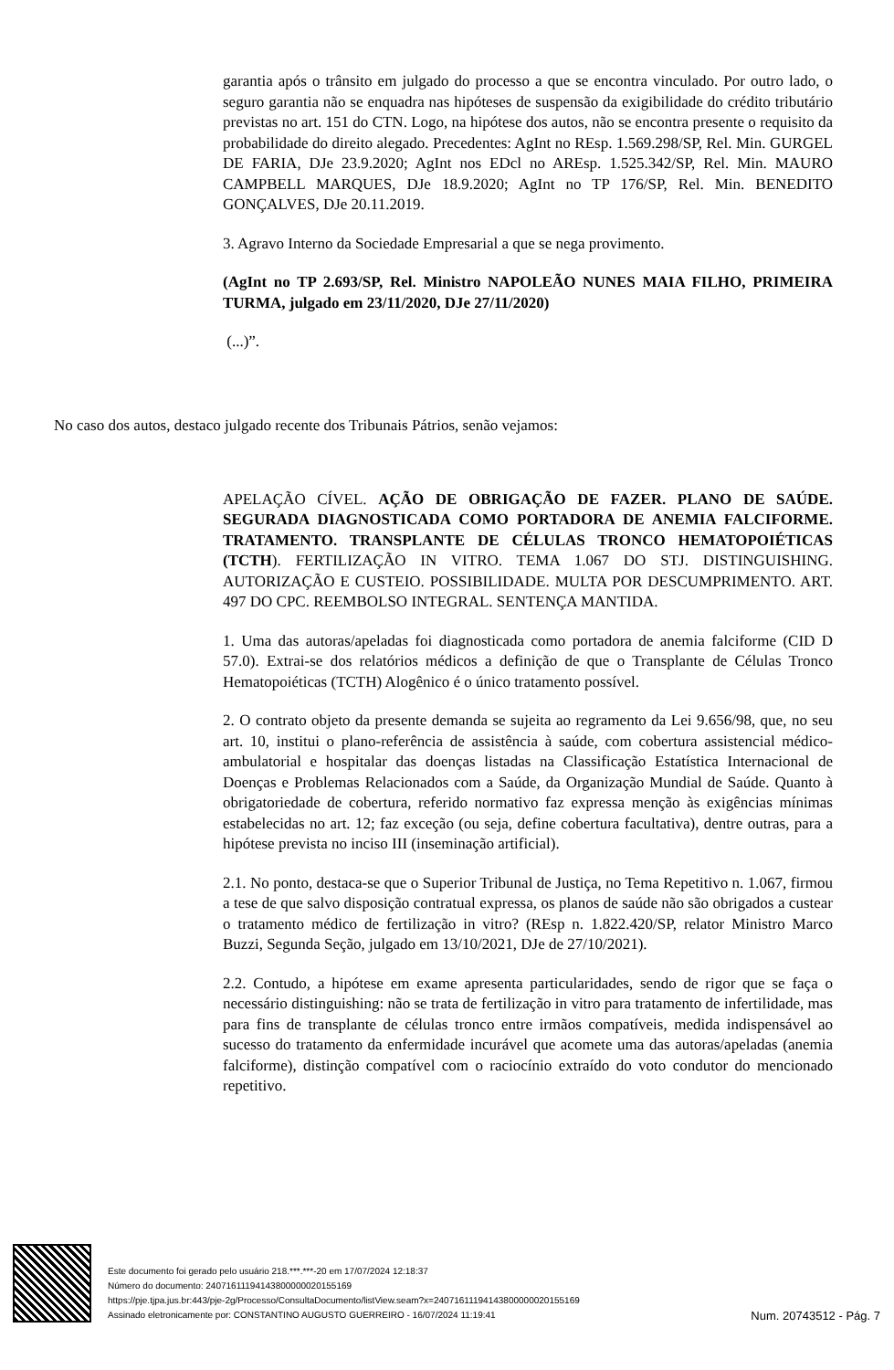garantia após o trânsito em julgado do processo a que se encontra vinculado. Por outro lado, o seguro garantia não se enquadra nas hipóteses de suspensão da exigibilidade do crédito tributário previstas no art. 151 do CTN. Logo, na hipótese dos autos, não se encontra presente o requisito da probabilidade do direito alegado. Precedentes: AgInt no REsp. 1.569.298/SP, Rel. Min. GURGEL DE FARIA, DJe 23.9.2020; AgInt nos EDcl no AREsp. 1.525.342/SP, Rel. Min. MAURO CAMPBELL MARQUES, DJe 18.9.2020; AgInt no TP 176/SP, Rel. Min. BENEDITO GONÇALVES, DJe 20.11.2019.
3. Agravo Interno da Sociedade Empresarial a que se nega provimento.
(AgInt no TP 2.693/SP, Rel. Ministro NAPOLEÃO NUNES MAIA FILHO, PRIMEIRA TURMA, julgado em 23/11/2020, DJe 27/11/2020)
(...)”.
No caso dos autos, destaco julgado recente dos Tribunais Pátrios, senão vejamos:
APELAÇÃO CÍVEL. AÇÃO DE OBRIGAÇÃO DE FAZER. PLANO DE SAÚDE. SEGURADA DIAGNOSTICADA COMO PORTADORA DE ANEMIA FALCIFORME. TRATAMENTO. TRANSPLANTE DE CÉLULAS TRONCO HEMATOPOIÉTICAS (TCTH). FERTILIZAÇÃO IN VITRO. TEMA 1.067 DO STJ. DISTINGUISHING. AUTORIZAÇÃO E CUSTEIO. POSSIBILIDADE. MULTA POR DESCUMPRIMENTO. ART. 497 DO CPC. REEMBOLSO INTEGRAL. SENTENÇA MANTIDA.
1. Uma das autoras/apeladas foi diagnosticada como portadora de anemia falciforme (CID D 57.0). Extrai-se dos relatórios médicos a definição de que o Transplante de Células Tronco Hematopoiéticas (TCTH) Alogênico é o único tratamento possível.
2. O contrato objeto da presente demanda se sujeita ao regramento da Lei 9.656/98, que, no seu art. 10, institui o plano-referência de assistência à saúde, com cobertura assistencial médico-ambulatorial e hospitalar das doenças listadas na Classificação Estatística Internacional de Doenças e Problemas Relacionados com a Saúde, da Organização Mundial de Saúde. Quanto à obrigatoriedade de cobertura, referido normativo faz expressa menção às exigências mínimas estabelecidas no art. 12; faz exceção (ou seja, define cobertura facultativa), dentre outras, para a hipótese prevista no inciso III (inseminação artificial).
2.1. No ponto, destaca-se que o Superior Tribunal de Justiça, no Tema Repetitivo n. 1.067, firmou a tese de que salvo disposição contratual expressa, os planos de saúde não são obrigados a custear o tratamento médico de fertilização in vitro? (REsp n. 1.822.420/SP, relator Ministro Marco Buzzi, Segunda Seção, julgado em 13/10/2021, DJe de 27/10/2021).
2.2. Contudo, a hipótese em exame apresenta particularidades, sendo de rigor que se faça o necessário distinguishing: não se trata de fertilização in vitro para tratamento de infertilidade, mas para fins de transplante de células tronco entre irmãos compatíveis, medida indispensável ao sucesso do tratamento da enfermidade incurável que acomete uma das autoras/apeladas (anemia falciforme), distinção compatível com o raciocínio extraído do voto condutor do mencionado repetitivo.
Este documento foi gerado pelo usuário 218.***.***-20 em 17/07/2024 12:18:37
Número do documento: 24071611194143800000020155169
https://pje.tjpa.jus.br:443/pje-2g/Processo/ConsultaDocumento/listView.seam?x=24071611194143800000020155169
Assinado eletronicamente por: CONSTANTINO AUGUSTO GUERREIRO - 16/07/2024 11:19:41
Num. 20743512 - Pág. 7